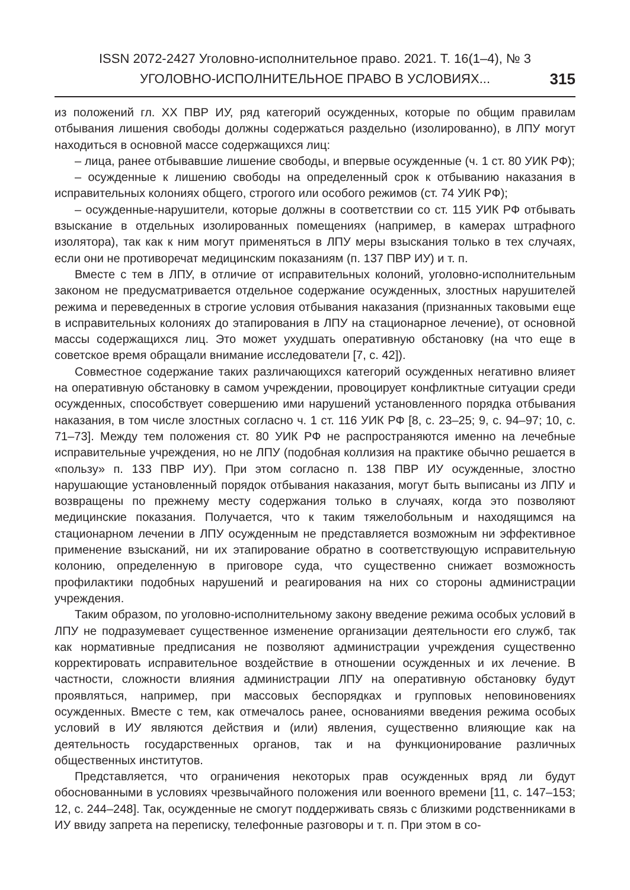ISSN 2072-2427 Уголовно-исполнительное право. 2021. Т. 16(1–4), № 3
УГОЛОВНО-ИСПОЛНИТЕЛЬНОЕ ПРАВО В УСЛОВИЯХ...
315
из положений гл. XX ПВР ИУ, ряд категорий осужденных, которые по общим правилам отбывания лишения свободы должны содержаться раздельно (изолированно), в ЛПУ могут находиться в основной массе содержащихся лиц:
– лица, ранее отбывавшие лишение свободы, и впервые осужденные (ч. 1 ст. 80 УИК РФ);
– осужденные к лишению свободы на определенный срок к отбыванию наказания в исправительных колониях общего, строгого или особого режимов (ст. 74 УИК РФ);
– осужденные-нарушители, которые должны в соответствии со ст. 115 УИК РФ отбывать взыскание в отдельных изолированных помещениях (например, в камерах штрафного изолятора), так как к ним могут применяться в ЛПУ меры взыскания только в тех случаях, если они не противоречат медицинским показаниям (п. 137 ПВР ИУ) и т. п.
Вместе с тем в ЛПУ, в отличие от исправительных колоний, уголовно-исполнительным законом не предусматривается отдельное содержание осужденных, злостных нарушителей режима и переведенных в строгие условия отбывания наказания (признанных таковыми еще в исправительных колониях до этапирования в ЛПУ на стационарное лечение), от основной массы содержащихся лиц. Это может ухудшать оперативную обстановку (на что еще в советское время обращали внимание исследователи [7, с. 42]).
Совместное содержание таких различающихся категорий осужденных негативно влияет на оперативную обстановку в самом учреждении, провоцирует конфликтные ситуации среди осужденных, способствует совершению ими нарушений установленного порядка отбывания наказания, в том числе злостных согласно ч. 1 ст. 116 УИК РФ [8, с. 23–25; 9, с. 94–97; 10, с. 71–73]. Между тем положения ст. 80 УИК РФ не распространяются именно на лечебные исправительные учреждения, но не ЛПУ (подобная коллизия на практике обычно решается в «пользу» п. 133 ПВР ИУ). При этом согласно п. 138 ПВР ИУ осужденные, злостно нарушающие установленный порядок отбывания наказания, могут быть выписаны из ЛПУ и возвращены по прежнему месту содержания только в случаях, когда это позволяют медицинские показания. Получается, что к таким тяжелобольным и находящимся на стационарном лечении в ЛПУ осужденным не представляется возможным ни эффективное применение взысканий, ни их этапирование обратно в соответствующую исправительную колонию, определенную в приговоре суда, что существенно снижает возможность профилактики подобных нарушений и реагирования на них со стороны администрации учреждения.
Таким образом, по уголовно-исполнительному закону введение режима особых условий в ЛПУ не подразумевает существенное изменение организации деятельности его служб, так как нормативные предписания не позволяют администрации учреждения существенно корректировать исправительное воздействие в отношении осужденных и их лечение. В частности, сложности влияния администрации ЛПУ на оперативную обстановку будут проявляться, например, при массовых беспорядках и групповых неповиновениях осужденных. Вместе с тем, как отмечалось ранее, основаниями введения режима особых условий в ИУ являются действия и (или) явления, существенно влияющие как на деятельность государственных органов, так и на функционирование различных общественных институтов.
Представляется, что ограничения некоторых прав осужденных вряд ли будут обоснованными в условиях чрезвычайного положения или военного времени [11, с. 147–153; 12, с. 244–248]. Так, осужденные не смогут поддерживать связь с близкими родственниками в ИУ ввиду запрета на переписку, телефонные разговоры и т. п. При этом в со-